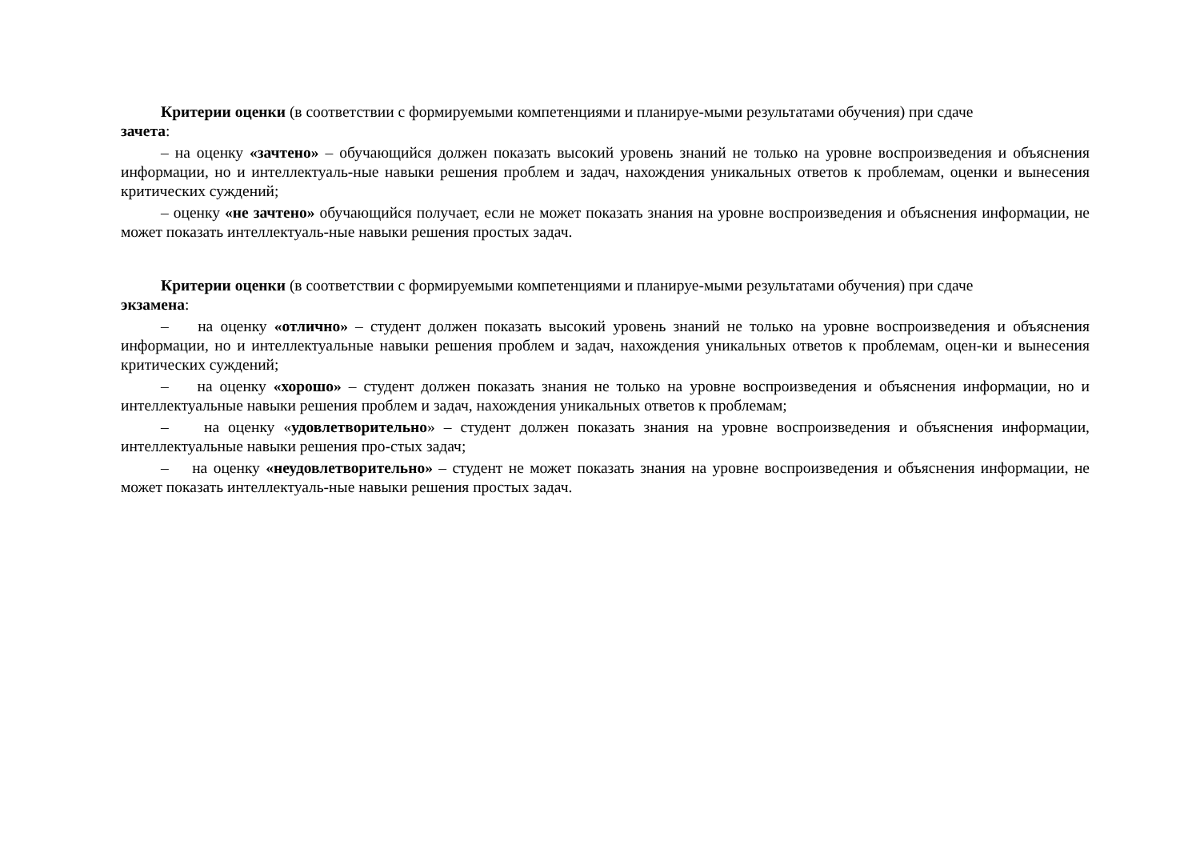Критерии оценки (в соответствии с формируемыми компетенциями и планируе-мыми результатами обучения) при сдаче
зачета:
– на оценку «зачтено» – обучающийся должен показать высокий уровень знаний не только на уровне воспроизведения и объяснения информации, но и интеллектуаль-ные навыки решения проблем и задач, нахождения уникальных ответов к проблемам, оценки и вынесения критических суждений;
– оценку «не зачтено» обучающийся получает, если не может показать знания на уровне воспроизведения и объяснения информации, не может показать интеллектуаль-ные навыки решения простых задач.
Критерии оценки (в соответствии с формируемыми компетенциями и планируе-мыми результатами обучения) при сдаче
экзамена:
– на оценку «отлично» – студент должен показать высокий уровень знаний не только на уровне воспроизведения и объяснения информации, но и интеллектуальные навыки решения проблем и задач, нахождения уникальных ответов к проблемам, оцен-ки и вынесения критических суждений;
– на оценку «хорошо» – студент должен показать знания не только на уровне воспроизведения и объяснения информации, но и интеллектуальные навыки решения проблем и задач, нахождения уникальных ответов к проблемам;
– на оценку «удовлетворительно» – студент должен показать знания на уровне воспроизведения и объяснения информации, интеллектуальные навыки решения про-стых задач;
– на оценку «неудовлетворительно» – студент не может показать знания на уровне воспроизведения и объяснения информации, не может показать интеллектуаль-ные навыки решения простых задач.